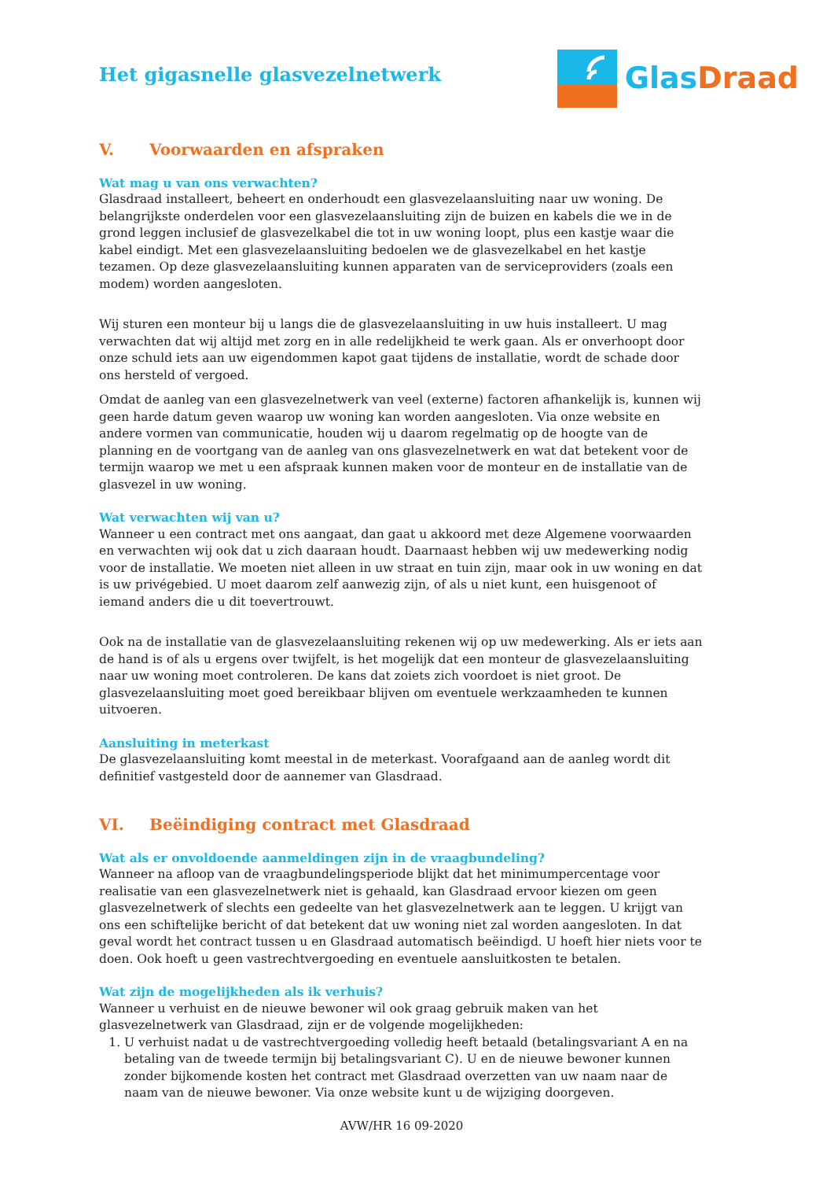Het gigasnelle glasvezelnetwerk
Glas Draad
V. Voorwaarden en afspraken
Wat mag u van ons verwachten?
Glasdraad installeert, beheert en onderhoudt een glasvezelaansluiting naar uw woning. De belangrijkste onderdelen voor een glasvezelaansluiting zijn de buizen en kabels die we in de grond leggen inclusief de glasvezelkabel die tot in uw woning loopt, plus een kastje waar die kabel eindigt. Met een glasvezelaansluiting bedoelen we de glasvezelkabel en het kastje tezamen. Op deze glasvezelaansluiting kunnen apparaten van de serviceproviders (zoals een modem) worden aangesloten.
Wij sturen een monteur bij u langs die de glasvezelaansluiting in uw huis installeert. U mag verwachten dat wij altijd met zorg en in alle redelijkheid te werk gaan. Als er onverhoopt door onze schuld iets aan uw eigendommen kapot gaat tijdens de installatie, wordt de schade door ons hersteld of vergoed.
Omdat de aanleg van een glasvezelnetwerk van veel (externe) factoren afhankelijk is, kunnen wij geen harde datum geven waarop uw woning kan worden aangesloten. Via onze website en andere vormen van communicatie, houden wij u daarom regelmatig op de hoogte van de planning en de voortgang van de aanleg van ons glasvezelnetwerk en wat dat betekent voor de termijn waarop we met u een afspraak kunnen maken voor de monteur en de installatie van de glasvezel in uw woning.
Wat verwachten wij van u?
Wanneer u een contract met ons aangaat, dan gaat u akkoord met deze Algemene voorwaarden en verwachten wij ook dat u zich daaraan houdt. Daarnaast hebben wij uw medewerking nodig voor de installatie. We moeten niet alleen in uw straat en tuin zijn, maar ook in uw woning en dat is uw privégebied. U moet daarom zelf aanwezig zijn, of als u niet kunt, een huisgenoot of iemand anders die u dit toevertrouwt.
Ook na de installatie van de glasvezelaansluiting rekenen wij op uw medewerking. Als er iets aan de hand is of als u ergens over twijfelt, is het mogelijk dat een monteur de glasvezelaansluiting naar uw woning moet controleren. De kans dat zoiets zich voordoet is niet groot. De glasvezelaansluiting moet goed bereikbaar blijven om eventuele werkzaamheden te kunnen uitvoeren.
Aansluiting in meterkast
De glasvezelaansluiting komt meestal in de meterkast. Voorafgaand aan de aanleg wordt dit definitief vastgesteld door de aannemer van Glasdraad.
VI. Beëindiging contract met Glasdraad
Wat als er onvoldoende aanmeldingen zijn in de vraagbundeling?
Wanneer na afloop van de vraagbundelingsperiode blijkt dat het minimumpercentage voor realisatie van een glasvezelnetwerk niet is gehaald, kan Glasdraad ervoor kiezen om geen glasvezelnetwerk of slechts een gedeelte van het glasvezelnetwerk aan te leggen. U krijgt van ons een schiftelijke bericht of dat betekent dat uw woning niet zal worden aangesloten. In dat geval wordt het contract tussen u en Glasdraad automatisch beëindigd. U hoeft hier niets voor te doen. Ook hoeft u geen vastrechtvergoeding en eventuele aansluitkosten te betalen.
Wat zijn de mogelijkheden als ik verhuis?
Wanneer u verhuist en de nieuwe bewoner wil ook graag gebruik maken van het glasvezelnetwerk van Glasdraad, zijn er de volgende mogelijkheden:
1. U verhuist nadat u de vastrechtvergoeding volledig heeft betaald (betalingsvariant A en na betaling van de tweede termijn bij betalingsvariant C). U en de nieuwe bewoner kunnen zonder bijkomende kosten het contract met Glasdraad overzetten van uw naam naar de naam van de nieuwe bewoner. Via onze website kunt u de wijziging doorgeven.
AVW/HR 16 09-2020